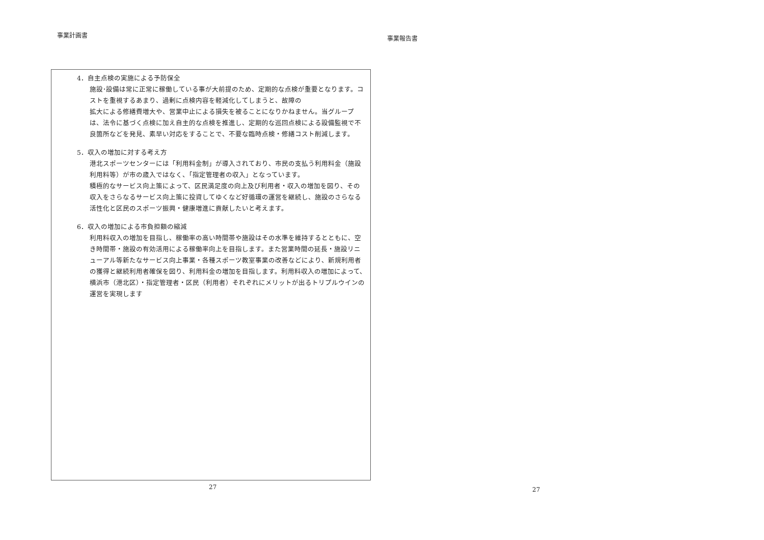事業計画書
4．自主点検の実施による予防保全
施設･設備は常に正常に稼働している事が大前提のため、定期的な点検が重要となります。コストを重視するあまり、過剰に点検内容を軽減化してしまうと、故障の
拡大による修繕費増大や、営業中止による損失を被ることになりかねません。当グループは、法令に基づく点検に加え自主的な点検を推進し、定期的な巡回点検による設備監視で不良箇所などを発見、素早い対応をすることで、不要な臨時点検・修繕コスト削減します。
5．収入の増加に対する考え方
港北スポーツセンターには「利用料金制」が導入されており、市民の支払う利用料金（施設利用料等）が市の歳入ではなく、「指定管理者の収入」となっています。
積極的なサービス向上策によって、区民満足度の向上及び利用者・収入の増加を図り、その収入をさらなるサービス向上策に投資してゆくなど好循環の運営を継続し、施設のさらなる活性化と区民のスポーツ振興・健康増進に貢献したいと考えます。
6．収入の増加による市負担額の縮減
利用料収入の増加を目指し、稼働率の高い時間帯や施設はその水準を維持するとともに、空き時間帯・施設の有効活用による稼働率向上を目指します。また営業時間の延長・施設リニューアル等新たなサービス向上事業・各種スポーツ教室事業の改善などにより、新規利用者の獲得と継続利用者確保を図り、利用料金の増加を目指します。利用料収入の増加によって、横浜市（港北区）・指定管理者・区民（利用者）それぞれにメリットが出るトリプルウインの運営を実現します
27
事業報告書
27